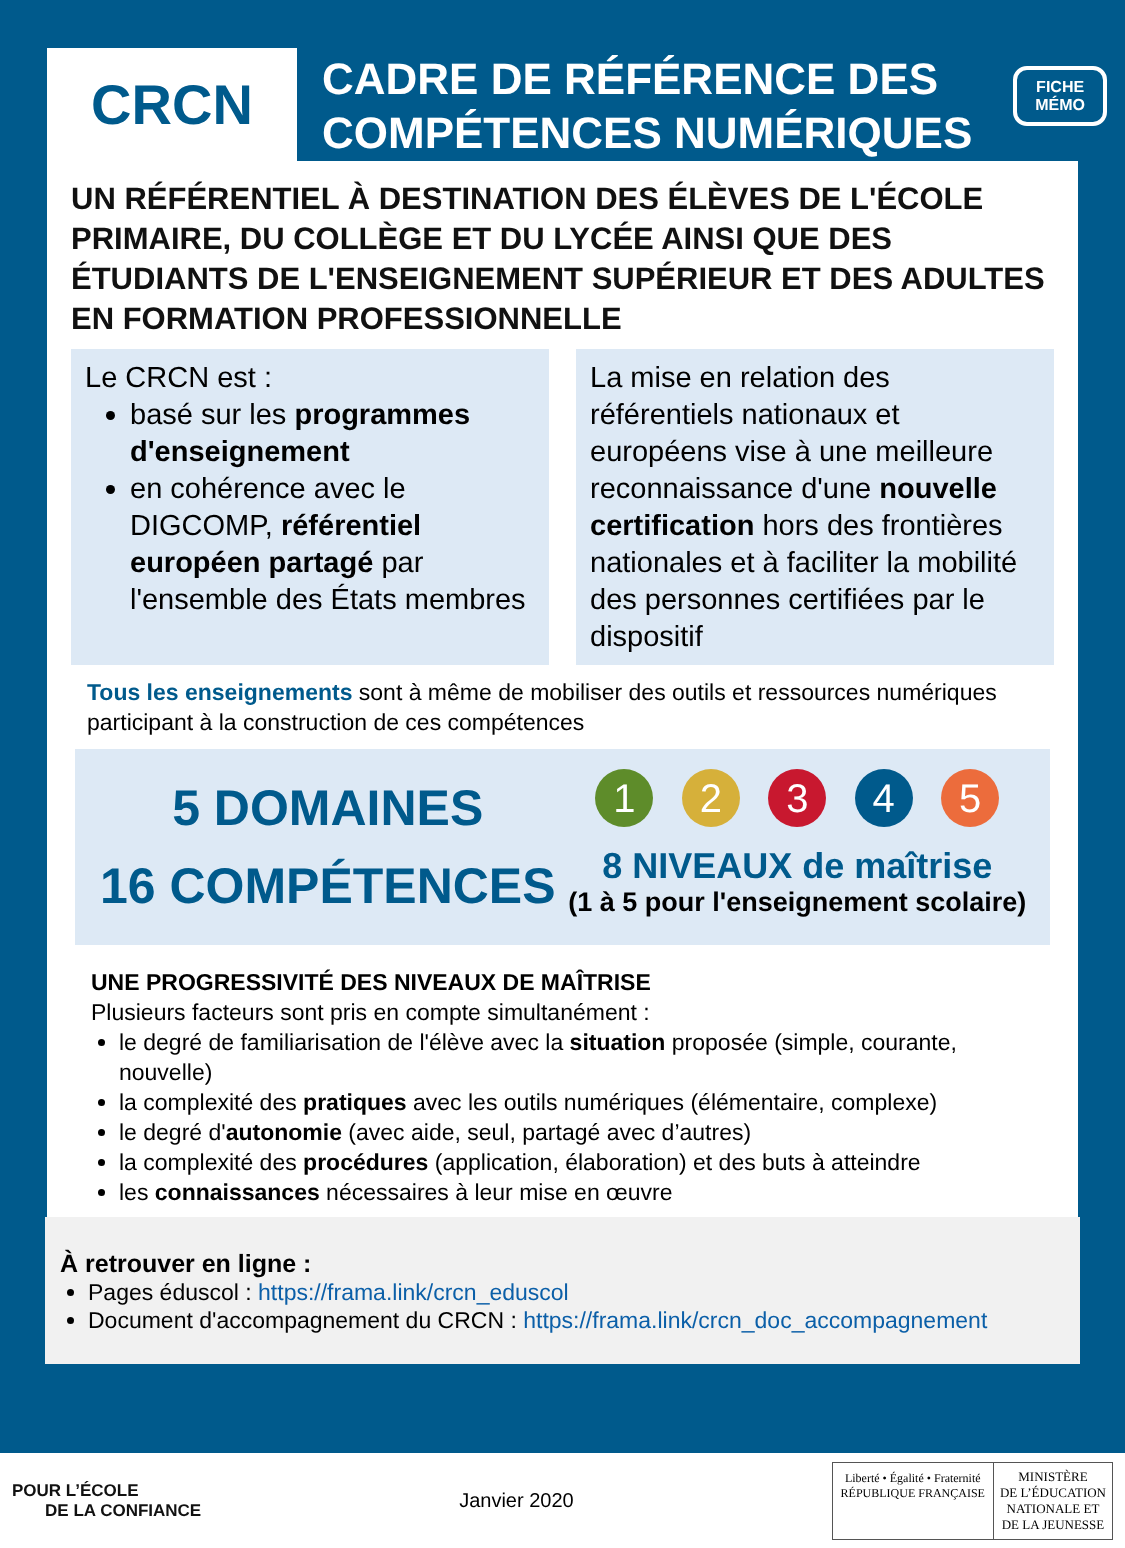FICHE
MÉMO
CRCN
CADRE DE RÉFÉRENCE DES
COMPÉTENCES NUMÉRIQUES
UN RÉFÉRENTIEL À DESTINATION DES ÉLÈVES DE L'ÉCOLE PRIMAIRE, DU COLLÈGE ET DU LYCÉE AINSI QUE DES ÉTUDIANTS DE L'ENSEIGNEMENT SUPÉRIEUR ET DES ADULTES EN FORMATION PROFESSIONNELLE
Le CRCN est :
basé sur les programmes d'enseignement
en cohérence avec le DIGCOMP, référentiel européen partagé par l'ensemble des États membres
La mise en relation des référentiels nationaux et européens vise à une meilleure reconnaissance d'une nouvelle certification hors des frontières nationales et à faciliter la mobilité des personnes certifiées par le dispositif
Tous les enseignements sont à même de mobiliser des outils et ressources numériques participant à la construction de ces compétences
5 DOMAINES
16 COMPÉTENCES
1 2 3 4 5
8 NIVEAUX de maîtrise
(1 à 5 pour l'enseignement scolaire)
UNE PROGRESSIVITÉ DES NIVEAUX DE MAÎTRISE
Plusieurs facteurs sont pris en compte simultanément :
le degré de familiarisation de l'élève avec la situation proposée (simple, courante, nouvelle)
la complexité des pratiques avec les outils numériques (élémentaire, complexe)
le degré d'autonomie (avec aide, seul, partagé avec d’autres)
la complexité des procédures (application, élaboration) et des buts à atteindre
les connaissances nécessaires à leur mise en œuvre
À retrouver en ligne :
Pages éduscol : https://frama.link/crcn_eduscol
Document d'accompagnement du CRCN : https://frama.link/crcn_doc_accompagnement
POUR L’ÉCOLE
DE LA CONFIANCE
Janvier 2020
Liberté • Égalité • Fraternité
RÉPUBLIQUE FRANÇAISE
MINISTÈRE
DE L’ÉDUCATION
NATIONALE ET
DE LA JEUNESSE